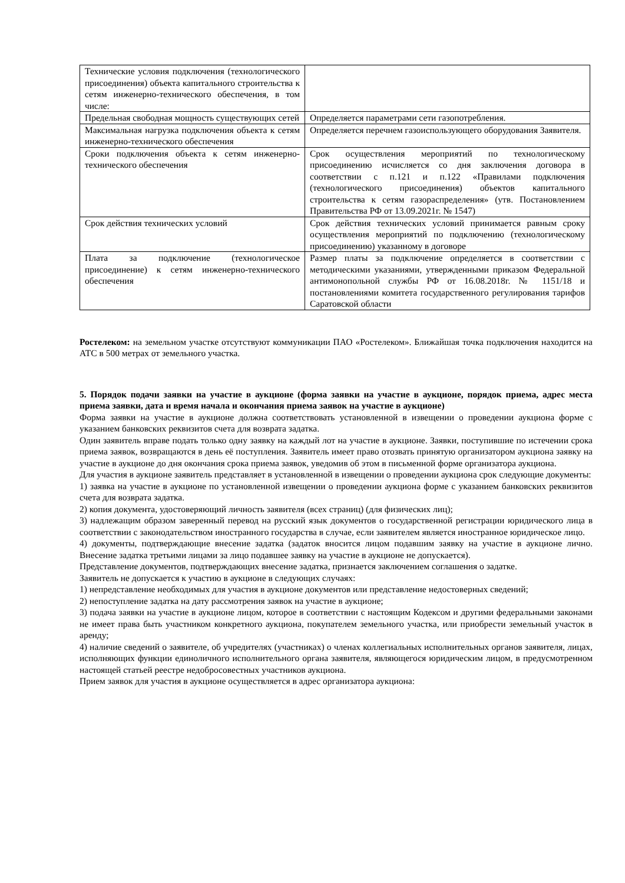| Технические условия подключения (технологического присоединения) объекта капитального строительства к сетям инженерно-технического обеспечения, в том числе: | |
| Предельная свободная мощность существующих сетей | Определяется параметрами сети газопотребления. |
| Максимальная нагрузка подключения объекта к сетям инженерно-технического обеспечения | Определяется перечнем газоиспользующего оборудования Заявителя. |
| Сроки подключения объекта к сетям инженерно-технического обеспечения | Срок осуществления мероприятий по технологическому присоединению исчисляется со дня заключения договора в соответствии с п.121 и п.122 «Правилами подключения (технологического присоединения) объектов капитального строительства к сетям газораспределения» (утв. Постановлением Правительства РФ от 13.09.2021г. № 1547) |
| Срок действия технических условий | Срок действия технических условий принимается равным сроку осуществления мероприятий по подключению (технологическому присоединению) указанному в договоре |
| Плата за подключение (технологическое присоединение) к сетям инженерно-технического обеспечения | Размер платы за подключение определяется в соответствии с методическими указаниями, утвержденными приказом Федеральной антимонопольной службы РФ от 16.08.2018г. № 1151/18 и постановлениями комитета государственного регулирования тарифов Саратовской области |
Ростелеком: на земельном участке отсутствуют коммуникации ПАО «Ростелеком». Ближайшая точка подключения находится на АТС в 500 метрах от земельного участка.
5. Порядок подачи заявки на участие в аукционе (форма заявки на участие в аукционе, порядок приема, адрес места приема заявки, дата и время начала и окончания приема заявок на участие в аукционе)
Форма заявки на участие в аукционе должна соответствовать установленной в извещении о проведении аукциона форме с указанием банковских реквизитов счета для возврата задатка.
Один заявитель вправе подать только одну заявку на каждый лот на участие в аукционе. Заявки, поступившие по истечении срока приема заявок, возвращаются в день её поступления. Заявитель имеет право отозвать принятую организатором аукциона заявку на участие в аукционе до дня окончания срока приема заявок, уведомив об этом в письменной форме организатора аукциона.
Для участия в аукционе заявитель представляет в установленной в извещении о проведении аукциона срок следующие документы:
1) заявка на участие в аукционе по установленной извещении о проведении аукциона форме с указанием банковских реквизитов счета для возврата задатка.
2) копия документа, удостоверяющий личность заявителя (всех страниц) (для физических лиц);
3) надлежащим образом заверенный перевод на русский язык документов о государственной регистрации юридического лица в соответствии с законодательством иностранного государства в случае, если заявителем является иностранное юридическое лицо.
4) документы, подтверждающие внесение задатка (задаток вносится лицом подавшим заявку на участие в аукционе лично. Внесение задатка третьими лицами за лицо подавшее заявку на участие в аукционе не допускается).
Представление документов, подтверждающих внесение задатка, признается заключением соглашения о задатке.
Заявитель не допускается к участию в аукционе в следующих случаях:
1) непредставление необходимых для участия в аукционе документов или представление недостоверных сведений;
2) непоступление задатка на дату рассмотрения заявок на участие в аукционе;
3) подача заявки на участие в аукционе лицом, которое в соответствии с настоящим Кодексом и другими федеральными законами не имеет права быть участником конкретного аукциона, покупателем земельного участка, или приобрести земельный участок в аренду;
4) наличие сведений о заявителе, об учредителях (участниках) о членах коллегиальных исполнительных органов заявителя, лицах, исполняющих функции единоличного исполнительного органа заявителя, являющегося юридическим лицом, в предусмотренном настоящей статьей реестре недобросовестных участников аукциона.
Прием заявок для участия в аукционе осуществляется в адрес организатора аукциона: